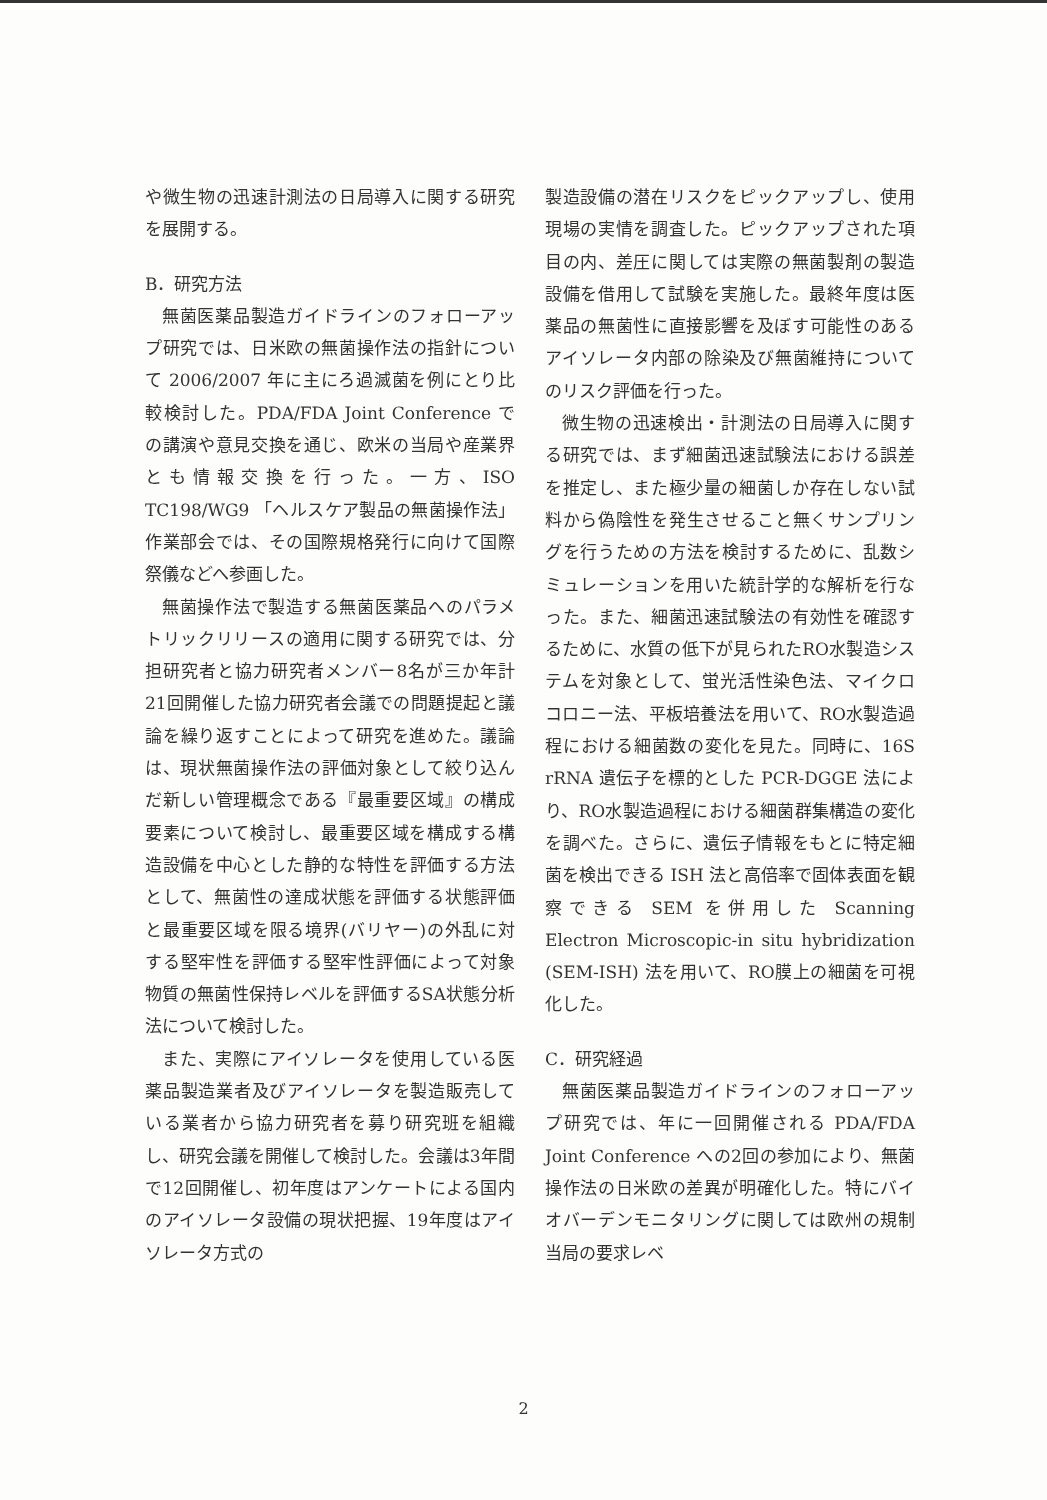や微生物の迅速計測法の日局導入に関する研究を展開する。
B．研究方法
無菌医薬品製造ガイドラインのフォローアップ研究では、日米欧の無菌操作法の指針について 2006/2007 年に主にろ過滅菌を例にとり比較検討した。PDA/FDA Joint Conference での講演や意見交換を通じ、欧米の当局や産業界とも情報交換を行った。一方、ISO TC198/WG9 「ヘルスケア製品の無菌操作法」作業部会では、その国際規格発行に向けて国際祭儀などへ参画した。
無菌操作法で製造する無菌医薬品へのパラメトリックリリースの適用に関する研究では、分担研究者と協力研究者メンバー8名が三か年計21回開催した協力研究者会議での問題提起と議論を繰り返すことによって研究を進めた。議論は、現状無菌操作法の評価対象として絞り込んだ新しい管理概念である『最重要区域』の構成要素について検討し、最重要区域を構成する構造設備を中心とした静的な特性を評価する方法として、無菌性の達成状態を評価する状態評価と最重要区域を限る境界(バリヤー)の外乱に対する堅牢性を評価する堅牢性評価によって対象物質の無菌性保持レベルを評価するSA状態分析法について検討した。
また、実際にアイソレータを使用している医薬品製造業者及びアイソレータを製造販売している業者から協力研究者を募り研究班を組織し、研究会議を開催して検討した。会議は3年間で12回開催し、初年度はアンケートによる国内のアイソレータ設備の現状把握、19年度はアイソレータ方式の
製造設備の潜在リスクをピックアップし、使用現場の実情を調査した。ピックアップされた項目の内、差圧に関しては実際の無菌製剤の製造設備を借用して試験を実施した。最終年度は医薬品の無菌性に直接影響を及ぼす可能性のあるアイソレータ内部の除染及び無菌維持についてのリスク評価を行った。
微生物の迅速検出・計測法の日局導入に関する研究では、まず細菌迅速試験法における誤差を推定し、また極少量の細菌しか存在しない試料から偽陰性を発生させること無くサンプリングを行うための方法を検討するために、乱数シミュレーションを用いた統計学的な解析を行なった。また、細菌迅速試験法の有効性を確認するために、水質の低下が見られたRO水製造システムを対象として、蛍光活性染色法、マイクロコロニー法、平板培養法を用いて、RO水製造過程における細菌数の変化を見た。同時に、16S rRNA 遺伝子を標的とした PCR-DGGE 法により、RO水製造過程における細菌群集構造の変化を調べた。さらに、遺伝子情報をもとに特定細菌を検出できる ISH 法と高倍率で固体表面を観察できる SEM を併用した Scanning Electron Microscopic-in situ hybridization (SEM-ISH) 法を用いて、RO膜上の細菌を可視化した。
C．研究経過
無菌医薬品製造ガイドラインのフォローアップ研究では、年に一回開催される PDA/FDA Joint Conference への2回の参加により、無菌操作法の日米欧の差異が明確化した。特にバイオバーデンモニタリングに関しては欧州の規制当局の要求レベ
2